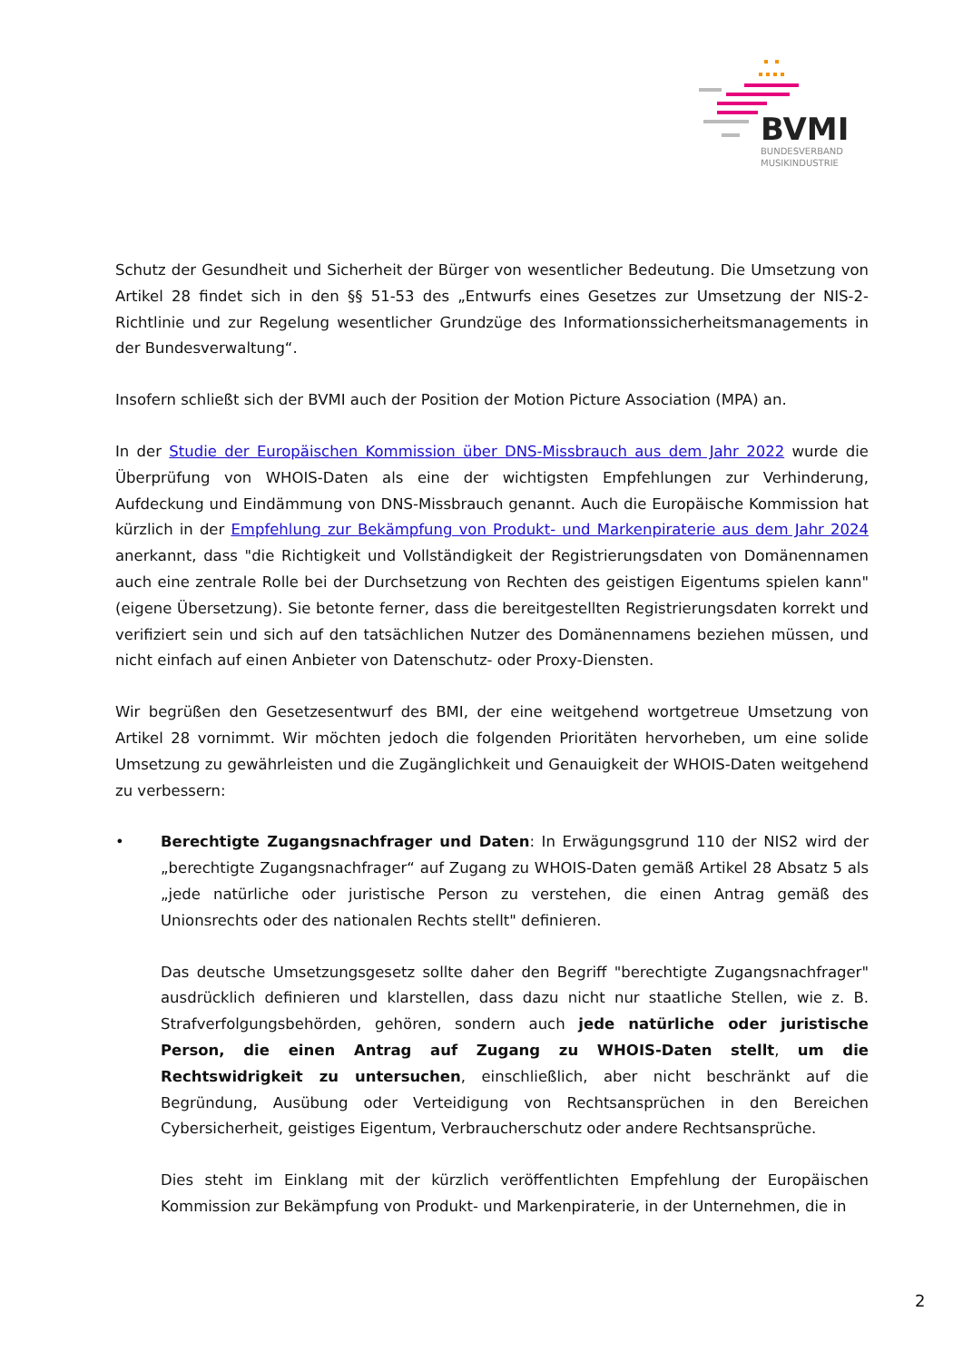BVMI
BUNDESVERBAND
MUSIKINDUSTRIE
Schutz der Gesundheit und Sicherheit der Bürger von wesentlicher Bedeutung. Die Umsetzung von Artikel 28 findet sich in den §§ 51-53 des „Entwurfs eines Gesetzes zur Umsetzung der NIS-2-Richtlinie und zur Regelung wesentlicher Grundzüge des Informationssicherheitsmanagements in der Bundesverwaltung“.
Insofern schließt sich der BVMI auch der Position der Motion Picture Association (MPA) an.
In der Studie der Europäischen Kommission über DNS-Missbrauch aus dem Jahr 2022 wurde die Überprüfung von WHOIS-Daten als eine der wichtigsten Empfehlungen zur Verhinderung, Aufdeckung und Eindämmung von DNS-Missbrauch genannt. Auch die Europäische Kommission hat kürzlich in der Empfehlung zur Bekämpfung von Produkt- und Markenpiraterie aus dem Jahr 2024 anerkannt, dass "die Richtigkeit und Vollständigkeit der Registrierungsdaten von Domänennamen auch eine zentrale Rolle bei der Durchsetzung von Rechten des geistigen Eigentums spielen kann" (eigene Übersetzung). Sie betonte ferner, dass die bereitgestellten Registrierungsdaten korrekt und verifiziert sein und sich auf den tatsächlichen Nutzer des Domänennamens beziehen müssen, und nicht einfach auf einen Anbieter von Datenschutz- oder Proxy-Diensten.
Wir begrüßen den Gesetzesentwurf des BMI, der eine weitgehend wortgetreue Umsetzung von Artikel 28 vornimmt. Wir möchten jedoch die folgenden Prioritäten hervorheben, um eine solide Umsetzung zu gewährleisten und die Zugänglichkeit und Genauigkeit der WHOIS-Daten weitgehend zu verbessern:
• Berechtigte Zugangsnachfrager und Daten: In Erwägungsgrund 110 der NIS2 wird der „berechtigte Zugangsnachfrager“ auf Zugang zu WHOIS-Daten gemäß Artikel 28 Absatz 5 als „jede natürliche oder juristische Person zu verstehen, die einen Antrag gemäß des Unionsrechts oder des nationalen Rechts stellt" definieren.
Das deutsche Umsetzungsgesetz sollte daher den Begriff "berechtigte Zugangsnachfrager" ausdrücklich definieren und klarstellen, dass dazu nicht nur staatliche Stellen, wie z. B. Strafverfolgungsbehörden, gehören, sondern auch jede natürliche oder juristische Person, die einen Antrag auf Zugang zu WHOIS-Daten stellt, um die Rechtswidrigkeit zu untersuchen, einschließlich, aber nicht beschränkt auf die Begründung, Ausübung oder Verteidigung von Rechtsansprüchen in den Bereichen Cybersicherheit, geistiges Eigentum, Verbraucherschutz oder andere Rechtsansprüche.
Dies steht im Einklang mit der kürzlich veröffentlichten Empfehlung der Europäischen Kommission zur Bekämpfung von Produkt- und Markenpiraterie, in der Unternehmen, die in
2